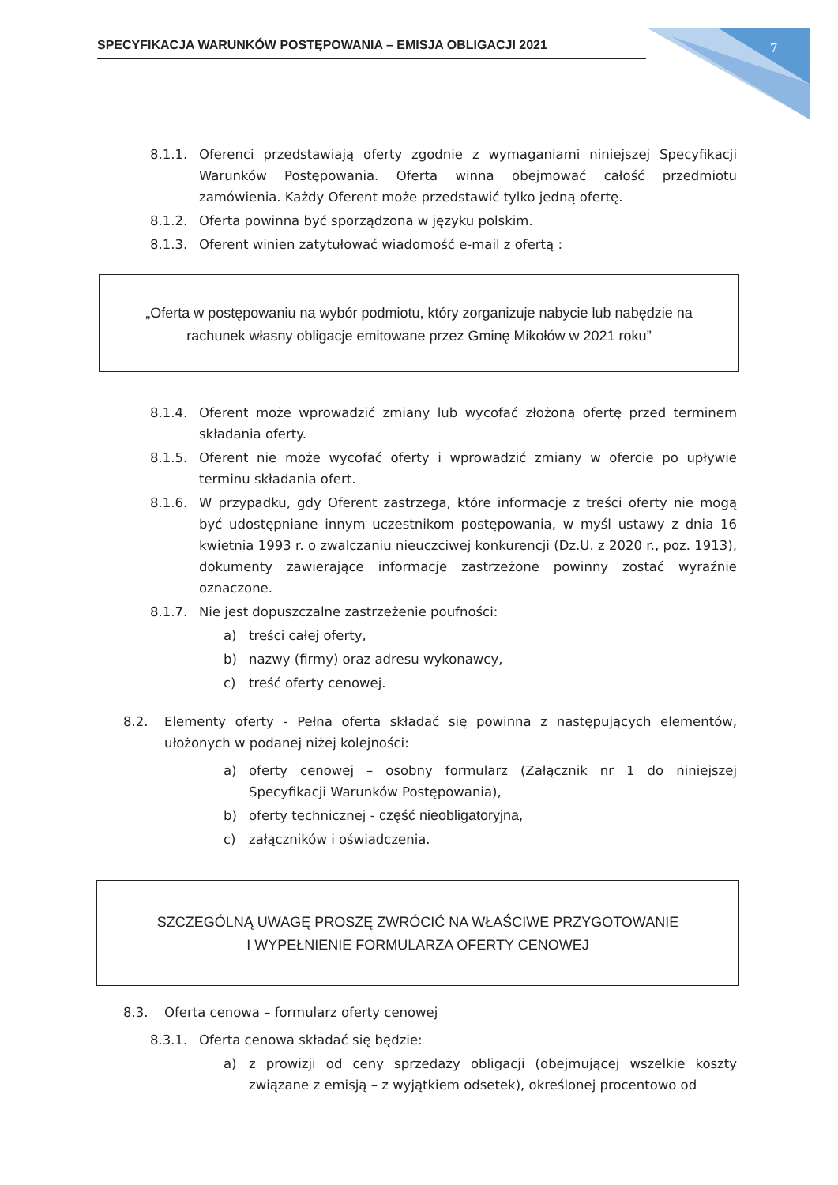SPECYFIKACJA WARUNKÓW POSTĘPOWANIA – EMISJA OBLIGACJI 2021 7
8.1.1. Oferenci przedstawiają oferty zgodnie z wymaganiami niniejszej Specyfikacji Warunków Postępowania. Oferta winna obejmować całość przedmiotu zamówienia. Każdy Oferent może przedstawić tylko jedną ofertę.
8.1.2. Oferta powinna być sporządzona w języku polskim.
8.1.3. Oferent winien zatytułować wiadomość e-mail z ofertą :
„Oferta w postępowaniu na wybór podmiotu, który zorganizuje nabycie lub nabędzie na rachunek własny obligacje emitowane przez Gminę Mikołów w 2021 roku”
8.1.4. Oferent może wprowadzić zmiany lub wycofać złożoną ofertę przed terminem składania oferty.
8.1.5. Oferent nie może wycofać oferty i wprowadzić zmiany w ofercie po upływie terminu składania ofert.
8.1.6. W przypadku, gdy Oferent zastrzega, które informacje z treści oferty nie mogą być udostępniane innym uczestnikom postępowania, w myśl ustawy z dnia 16 kwietnia 1993 r. o zwalczaniu nieuczciwej konkurencji (Dz.U. z 2020 r., poz. 1913), dokumenty zawierające informacje zastrzeżone powinny zostać wyraźnie oznaczone.
8.1.7. Nie jest dopuszczalne zastrzeżenie poufności:
a) treści całej oferty,
b) nazwy (firmy) oraz adresu wykonawcy,
c) treść oferty cenowej.
8.2. Elementy oferty - Pełna oferta składać się powinna z następujących elementów, ułożonych w podanej niżej kolejności:
a) oferty cenowej – osobny formularz (Załącznik nr 1 do niniejszej Specyfikacji Warunków Postępowania),
b) oferty technicznej - część nieobligatoryjna,
c) załączników i oświadczenia.
SZCZEGÓLNĄ UWAGĘ PROSZĘ ZWRÓCIĆ NA WŁAŚCIWE PRZYGOTOWANIE
I WYPEŁNIENIE FORMULARZA OFERTY CENOWEJ
8.3. Oferta cenowa – formularz oferty cenowej
8.3.1. Oferta cenowa składać się będzie:
a) z prowizji od ceny sprzedaży obligacji (obejmującej wszelkie koszty związane z emisją – z wyjątkiem odsetek), określonej procentowo od